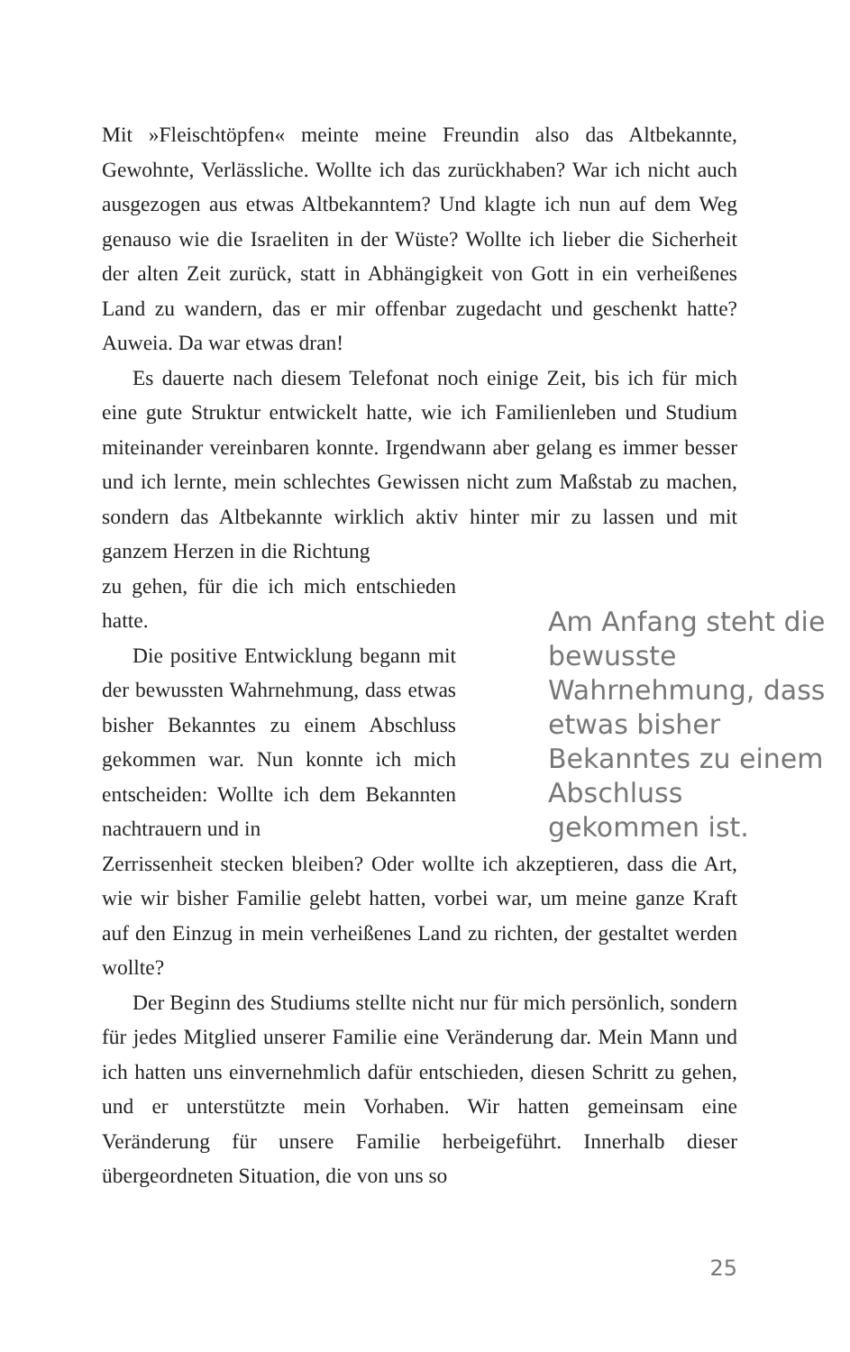Mit »Fleischtöpfen« meinte meine Freundin also das Altbekannte, Gewohnte, Verlässliche. Wollte ich das zurückhaben? War ich nicht auch ausgezogen aus etwas Altbekanntem? Und klagte ich nun auf dem Weg genauso wie die Israeliten in der Wüste? Wollte ich lieber die Sicherheit der alten Zeit zurück, statt in Abhängigkeit von Gott in ein verheißenes Land zu wandern, das er mir offenbar zugedacht und geschenkt hatte? Auweia. Da war etwas dran!
Es dauerte nach diesem Telefonat noch einige Zeit, bis ich für mich eine gute Struktur entwickelt hatte, wie ich Familienleben und Studium miteinander vereinbaren konnte. Irgendwann aber gelang es immer besser und ich lernte, mein schlechtes Gewissen nicht zum Maßstab zu machen, sondern das Altbekannte wirklich aktiv hinter mir zu lassen und mit ganzem Herzen in die Richtung
zu gehen, für die ich mich entschieden hatte.
Die positive Entwicklung begann mit der bewussten Wahrnehmung, dass etwas bisher Bekanntes zu einem Abschluss gekommen war. Nun konnte ich mich entscheiden: Wollte ich dem Bekannten nachtrauern und in
Am Anfang steht die bewusste Wahrnehmung, dass etwas bisher Bekanntes zu einem Abschluss gekommen ist.
Zerrissenheit stecken bleiben? Oder wollte ich akzeptieren, dass die Art, wie wir bisher Familie gelebt hatten, vorbei war, um meine ganze Kraft auf den Einzug in mein verheißenes Land zu richten, der gestaltet werden wollte?
Der Beginn des Studiums stellte nicht nur für mich persönlich, sondern für jedes Mitglied unserer Familie eine Veränderung dar. Mein Mann und ich hatten uns einvernehmlich dafür entschieden, diesen Schritt zu gehen, und er unterstützte mein Vorhaben. Wir hatten gemeinsam eine Veränderung für unsere Familie herbeigeführt. Innerhalb dieser übergeordneten Situation, die von uns so
25